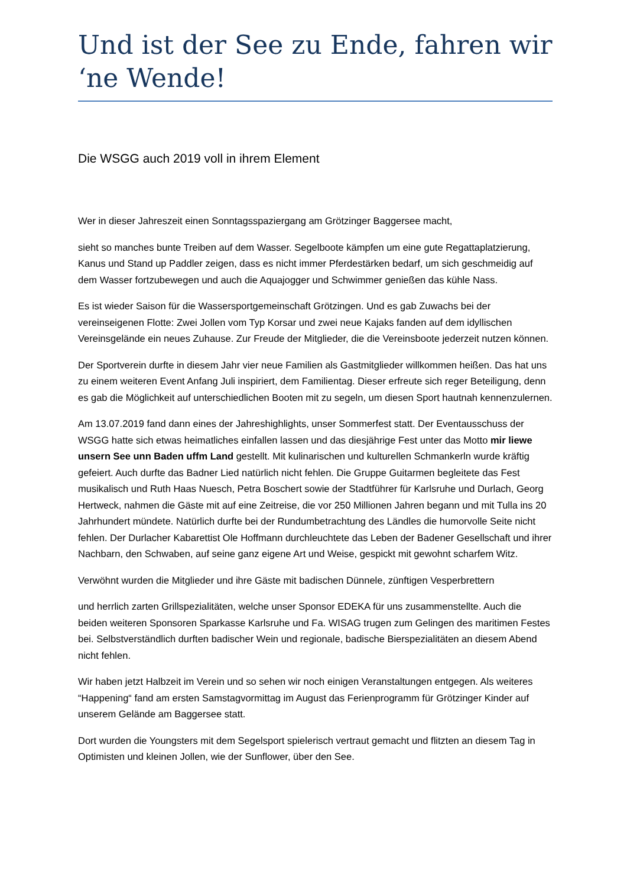Und ist der See zu Ende, fahren wir ‘ne Wende!
Die WSGG auch 2019 voll in ihrem Element
Wer in dieser Jahreszeit einen Sonntagsspaziergang am Grötzinger Baggersee macht,
sieht so manches bunte Treiben auf dem Wasser. Segelboote kämpfen um eine gute Regattaplatzierung, Kanus und Stand up Paddler zeigen, dass es nicht immer Pferdestärken bedarf, um sich geschmeidig auf dem Wasser fortzubewegen und auch die Aquajogger und Schwimmer genießen das kühle Nass.
Es ist wieder Saison für die Wassersportgemeinschaft Grötzingen. Und es gab Zuwachs bei der vereinseigenen Flotte: Zwei Jollen vom Typ Korsar und zwei neue Kajaks fanden auf dem idyllischen Vereinsgelände ein neues Zuhause. Zur Freude der Mitglieder, die die Vereinsboote jederzeit nutzen können.
Der Sportverein durfte in diesem Jahr vier neue Familien als Gastmitglieder willkommen heißen. Das hat uns zu einem weiteren Event Anfang Juli inspiriert, dem Familientag. Dieser erfreute sich reger Beteiligung, denn es gab die Möglichkeit auf unterschiedlichen Booten mit zu segeln, um diesen Sport hautnah kennenzulernen.
Am 13.07.2019 fand dann eines der Jahreshighlights, unser Sommerfest statt. Der Eventausschuss der WSGG hatte sich etwas heimatliches einfallen lassen und das diesjährige Fest unter das Motto mir liewe unsern See unn Baden uffm Land gestellt. Mit kulinarischen und kulturellen Schmankerln wurde kräftig gefeiert. Auch durfte das Badner Lied natürlich nicht fehlen. Die Gruppe Guitarmen begleitete das Fest musikalisch und Ruth Haas Nuesch, Petra Boschert sowie der Stadtführer für Karlsruhe und Durlach, Georg Hertweck, nahmen die Gäste mit auf eine Zeitreise, die vor 250 Millionen Jahren begann und mit Tulla ins 20 Jahrhundert mündete. Natürlich durfte bei der Rundumbetrachtung des Ländles die humorvolle Seite nicht fehlen. Der Durlacher Kabarettist Ole Hoffmann durchleuchtete das Leben der Badener Gesellschaft und ihrer Nachbarn, den Schwaben, auf seine ganz eigene Art und Weise, gespickt mit gewohnt scharfem Witz.
Verwöhnt wurden die Mitglieder und ihre Gäste mit badischen Dünnele, zünftigen Vesperbrettern
und herrlich zarten Grillspezialitäten, welche unser Sponsor EDEKA für uns zusammenstellte. Auch die beiden weiteren Sponsoren Sparkasse Karlsruhe und Fa. WISAG trugen zum Gelingen des maritimen Festes bei. Selbstverständlich durften badischer Wein und regionale, badische Bierspezialitäten an diesem Abend nicht fehlen.
Wir haben jetzt Halbzeit im Verein und so sehen wir noch einigen Veranstaltungen entgegen. Als weiteres “Happening“ fand am ersten Samstagvormittag im August das Ferienprogramm für Grötzinger Kinder auf unserem Gelände am Baggersee statt.
Dort wurden die Youngsters mit dem Segelsport spielerisch vertraut gemacht und flitzten an diesem Tag in Optimisten und kleinen Jollen, wie der Sunflower, über den See.